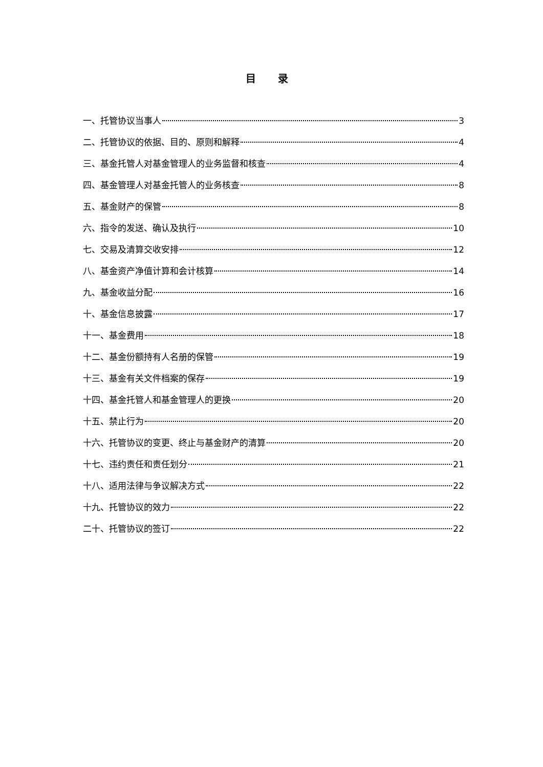目 录
一、托管协议当事人 3
二、托管协议的依据、目的、原则和解释 4
三、基金托管人对基金管理人的业务监督和核查 4
四、基金管理人对基金托管人的业务核查 8
五、基金财产的保管 8
六、指令的发送、确认及执行 10
七、交易及清算交收安排 12
八、基金资产净值计算和会计核算 14
九、基金收益分配 16
十、基金信息披露 17
十一、基金费用 18
十二、基金份额持有人名册的保管 19
十三、基金有关文件档案的保存 19
十四、基金托管人和基金管理人的更换 20
十五、禁止行为 20
十六、托管协议的变更、终止与基金财产的清算 20
十七、违约责任和责任划分 21
十八、适用法律与争议解决方式 22
十九、托管协议的效力 22
二十、托管协议的签订 22